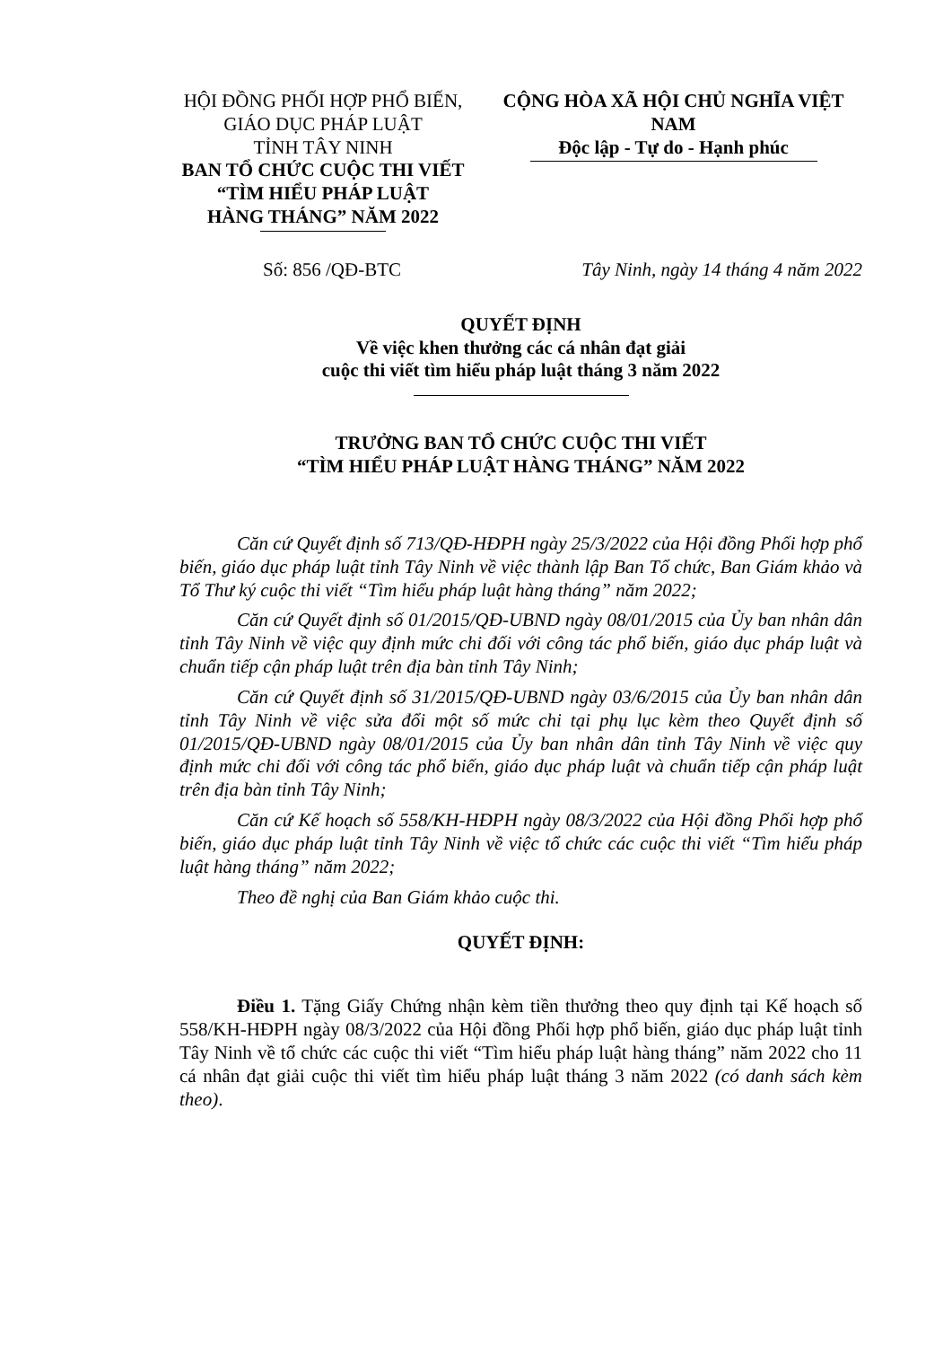HỘI ĐỒNG PHỐI HỢP PHỔ BIẾN,
GIÁO DỤC PHÁP LUẬT
TỈNH TÂY NINH
BAN TỔ CHỨC CUỘC THI VIẾT
“TÌM HIỂU PHÁP LUẬT
HÀNG THÁNG” NĂM 2022
CỘNG HÒA XÃ HỘI CHỦ NGHĨA VIỆT NAM
Độc lập - Tự do - Hạnh phúc
Số: 856 /QĐ-BTC Tây Ninh, ngày 14 tháng 4 năm 2022
QUYẾT ĐỊNH
Về việc khen thưởng các cá nhân đạt giải
cuộc thi viết tìm hiểu pháp luật tháng 3 năm 2022
TRƯỞNG BAN TỔ CHỨC CUỘC THI VIẾT
“TÌM HIỂU PHÁP LUẬT HÀNG THÁNG” NĂM 2022
Căn cứ Quyết định số 713/QĐ-HĐPH ngày 25/3/2022 của Hội đồng Phối hợp phổ biến, giáo dục pháp luật tỉnh Tây Ninh về việc thành lập Ban Tổ chức, Ban Giám khảo và Tổ Thư ký cuộc thi viết “Tìm hiểu pháp luật hàng tháng” năm 2022;
Căn cứ Quyết định số 01/2015/QĐ-UBND ngày 08/01/2015 của Ủy ban nhân dân tỉnh Tây Ninh về việc quy định mức chi đối với công tác phổ biến, giáo dục pháp luật và chuẩn tiếp cận pháp luật trên địa bàn tỉnh Tây Ninh;
Căn cứ Quyết định số 31/2015/QĐ-UBND ngày 03/6/2015 của Ủy ban nhân dân tỉnh Tây Ninh về việc sửa đổi một số mức chi tại phụ lục kèm theo Quyết định số 01/2015/QĐ-UBND ngày 08/01/2015 của Ủy ban nhân dân tỉnh Tây Ninh về việc quy định mức chi đối với công tác phổ biến, giáo dục pháp luật và chuẩn tiếp cận pháp luật trên địa bàn tỉnh Tây Ninh;
Căn cứ Kế hoạch số 558/KH-HĐPH ngày 08/3/2022 của Hội đồng Phối hợp phổ biến, giáo dục pháp luật tỉnh Tây Ninh về việc tổ chức các cuộc thi viết “Tìm hiểu pháp luật hàng tháng” năm 2022;
Theo đề nghị của Ban Giám khảo cuộc thi.
QUYẾT ĐỊNH:
Điều 1. Tặng Giấy Chứng nhận kèm tiền thưởng theo quy định tại Kế hoạch số 558/KH-HĐPH ngày 08/3/2022 của Hội đồng Phối hợp phổ biến, giáo dục pháp luật tỉnh Tây Ninh về tổ chức các cuộc thi viết “Tìm hiểu pháp luật hàng tháng” năm 2022 cho 11 cá nhân đạt giải cuộc thi viết tìm hiểu pháp luật tháng 3 năm 2022 (có danh sách kèm theo).